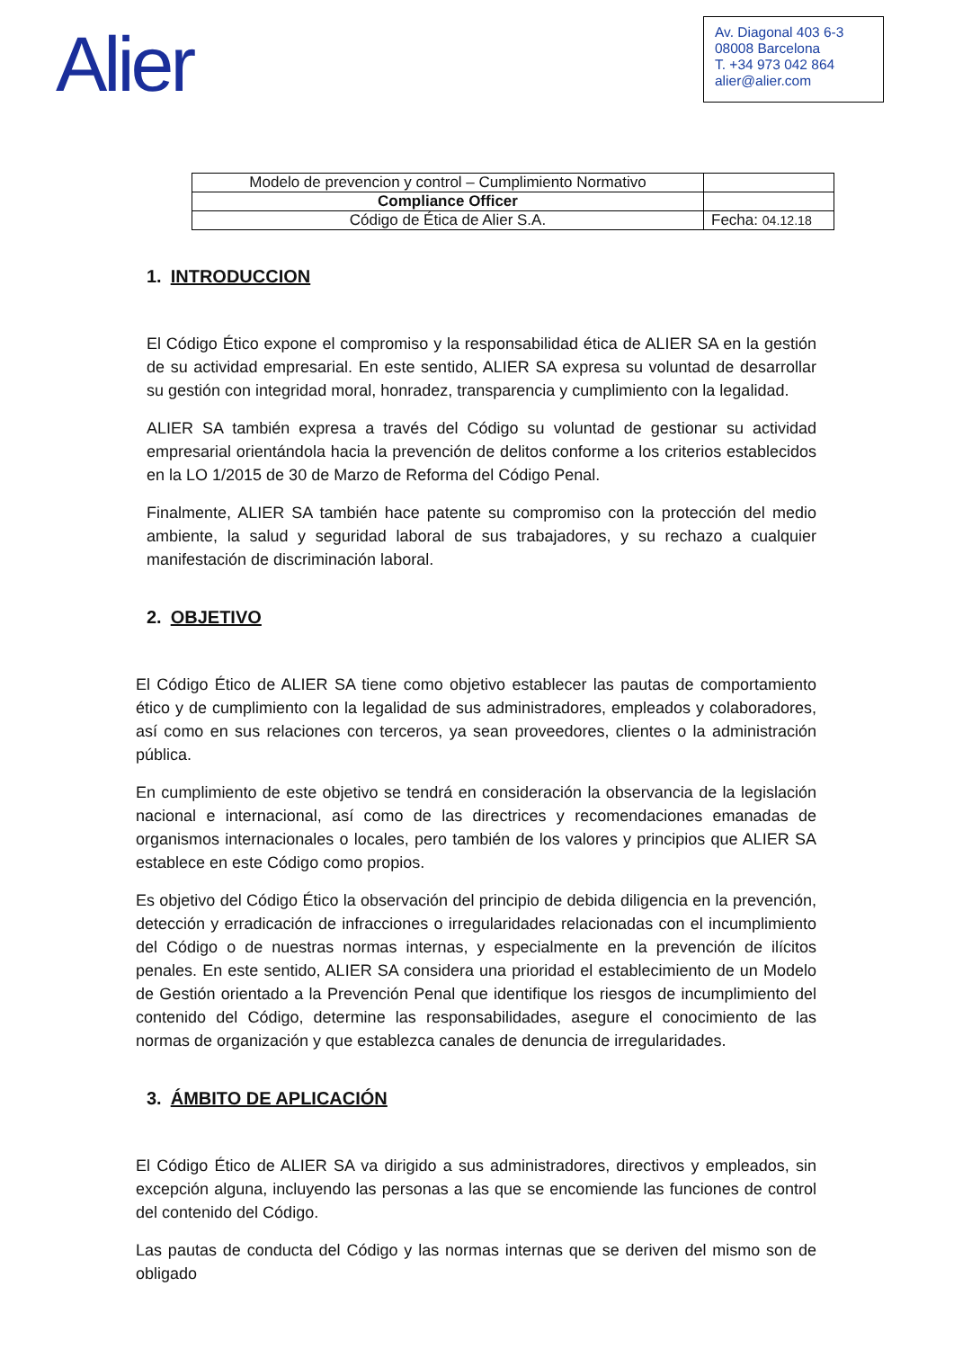Alier
Av. Diagonal 403 6-3
08008 Barcelona
T. +34 973 042 864
alier@alier.com
| Modelo de prevencion y control – Cumplimiento Normativo | |
| Compliance Officer | |
| Código de Ética de Alier S.A. | Fecha: 04.12.18 |
1. INTRODUCCION
El Código Ético expone el compromiso y la responsabilidad ética de ALIER SA en la gestión de su actividad empresarial. En este sentido, ALIER SA expresa su voluntad de desarrollar su gestión con integridad moral, honradez, transparencia y cumplimiento con la legalidad.
ALIER SA también expresa a través del Código su voluntad de gestionar su actividad empresarial orientándola hacia la prevención de delitos conforme a los criterios establecidos en la LO 1/2015 de 30 de Marzo de Reforma del Código Penal.
Finalmente, ALIER SA también hace patente su compromiso con la protección del medio ambiente, la salud y seguridad laboral de sus trabajadores, y su rechazo a cualquier manifestación de discriminación laboral.
2. OBJETIVO
El Código Ético de ALIER SA tiene como objetivo establecer las pautas de comportamiento ético y de cumplimiento con la legalidad de sus administradores, empleados y colaboradores, así como en sus relaciones con terceros, ya sean proveedores, clientes o la administración pública.
En cumplimiento de este objetivo se tendrá en consideración la observancia de la legislación nacional e internacional, así como de las directrices y recomendaciones emanadas de organismos internacionales o locales, pero también de los valores y principios que ALIER SA establece en este Código como propios.
Es objetivo del Código Ético la observación del principio de debida diligencia en la prevención, detección y erradicación de infracciones o irregularidades relacionadas con el incumplimiento del Código o de nuestras normas internas, y especialmente en la prevención de ilícitos penales. En este sentido, ALIER SA considera una prioridad el establecimiento de un Modelo de Gestión orientado a la Prevención Penal que identifique los riesgos de incumplimiento del contenido del Código, determine las responsabilidades, asegure el conocimiento de las normas de organización y que establezca canales de denuncia de irregularidades.
3. ÁMBITO DE APLICACIÓN
El Código Ético de ALIER SA va dirigido a sus administradores, directivos y empleados, sin excepción alguna, incluyendo las personas a las que se encomiende las funciones de control del contenido del Código.
Las pautas de conducta del Código y las normas internas que se deriven del mismo son de obligado